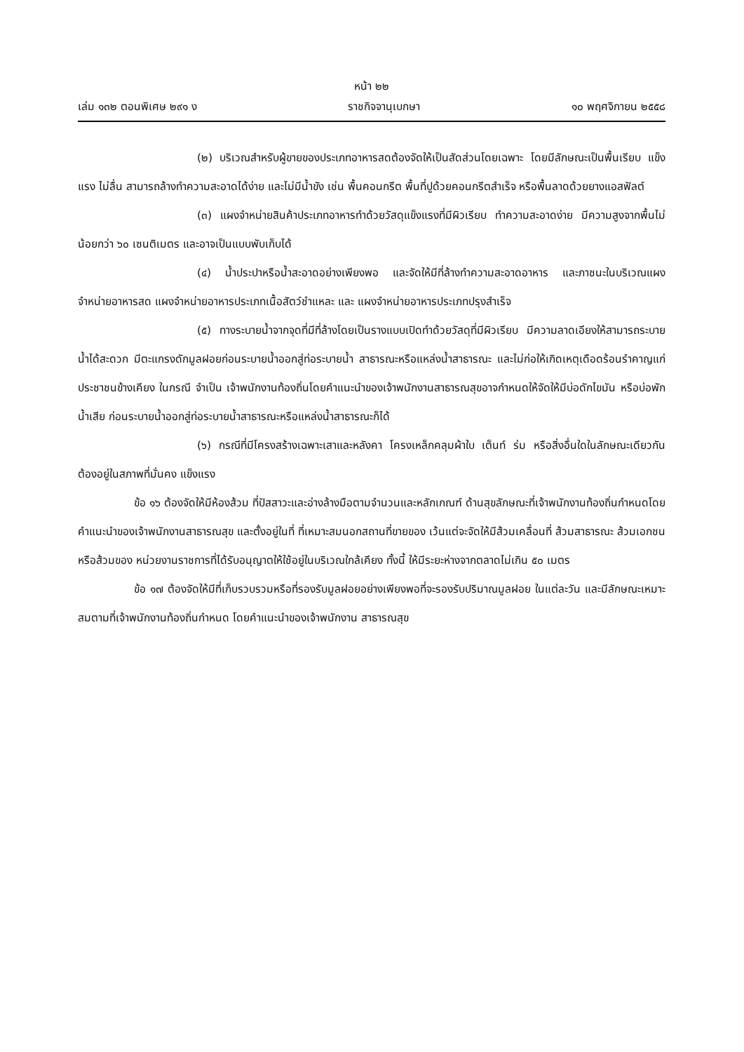หน้า ๒๒
เล่ม ๑๓๒ ตอนพิเศษ ๒๙๑ ง ราชกิจจานุเบกษา ๑๐ พฤศจิกายน ๒๕๕๘
(๒) บริเวณสำหรับผู้ขายของประเภทอาหารสดต้องจัดให้เป็นสัดส่วนโดยเฉพาะ โดยมีลักษณะเป็นพื้นเรียบ แข็งแรง ไม่ลื่น สามารถล้างทำความสะอาดได้ง่าย และไม่มีน้ำขัง เช่น พื้นคอนกรีต พื้นที่ปูด้วยคอนกรีตสำเร็จ หรือพื้นลาดด้วยยางแอสฟัลต์
(๓) แผงจำหน่ายสินค้าประเภทอาหารทำด้วยวัสดุแข็งแรงที่มีผิวเรียบ ทำความสะอาดง่าย มีความสูงจากพื้นไม่น้อยกว่า ๖๐ เซนติเมตร และอาจเป็นแบบพับเก็บได้
(๔) น้ำประปาหรือน้ำสะอาดอย่างเพียงพอ และจัดให้มีที่ล้างทำความสะอาดอาหาร และภาชนะในบริเวณแผงจำหน่ายอาหารสด แผงจำหน่ายอาหารประเภทเนื้อสัตว์ชำแหละ และ แผงจำหน่ายอาหารประเภทปรุงสำเร็จ
(๕) ทางระบายน้ำจากจุดที่มีที่ล้างโดยเป็นรางแบบเปิดทำด้วยวัสดุที่มีผิวเรียบ มีความลาดเอียงให้สามารถระบายน้ำได้สะดวก มีตะแกรงดักมูลฝอยก่อนระบายน้ำออกสู่ท่อระบายน้ำ สาธารณะหรือแหล่งน้ำสาธารณะ และไม่ก่อให้เกิดเหตุเดือดร้อนรำคาญแก่ประชาชนข้างเคียง ในกรณี จำเป็น เจ้าพนักงานท้องถิ่นโดยคำแนะนำของเจ้าพนักงานสาธารณสุขอาจกำหนดให้จัดให้มีบ่อดักไขมัน หรือบ่อพักน้ำเสีย ก่อนระบายน้ำออกสู่ท่อระบายน้ำสาธารณะหรือแหล่งน้ำสาธารณะก็ได้
(๖) กรณีที่มีโครงสร้างเฉพาะเสาและหลังคา โครงเหล็กคลุมผ้าใบ เต็นท์ ร่ม หรือสิ่งอื่นใดในลักษณะเดียวกัน ต้องอยู่ในสภาพที่มั่นคง แข็งแรง
ข้อ ๑๖ ต้องจัดให้มีห้องส้วม ที่ปัสสาวะและอ่างล้างมือตามจำนวนและหลักเกณฑ์ ด้านสุขลักษณะที่เจ้าพนักงานท้องถิ่นกำหนดโดยคำแนะนำของเจ้าพนักงานสาธารณสุข และตั้งอยู่ในที่ ที่เหมาะสมนอกสถานที่ขายของ เว้นแต่จะจัดให้มีส้วมเคลื่อนที่ ส้วมสาธารณะ ส้วมเอกชนหรือส้วมของ หน่วยงานราชการที่ได้รับอนุญาตให้ใช้อยู่ในบริเวณใกล้เคียง ทั้งนี้ ให้มีระยะห่างจากตลาดไม่เกิน ๕๐ เมตร
ข้อ ๑๗ ต้องจัดให้มีที่เก็บรวบรวมหรือที่รองรับมูลฝอยอย่างเพียงพอที่จะรองรับปริมาณมูลฝอย ในแต่ละวัน และมีลักษณะเหมาะสมตามที่เจ้าพนักงานท้องถิ่นกำหนด โดยคำแนะนำของเจ้าพนักงาน สาธารณสุข